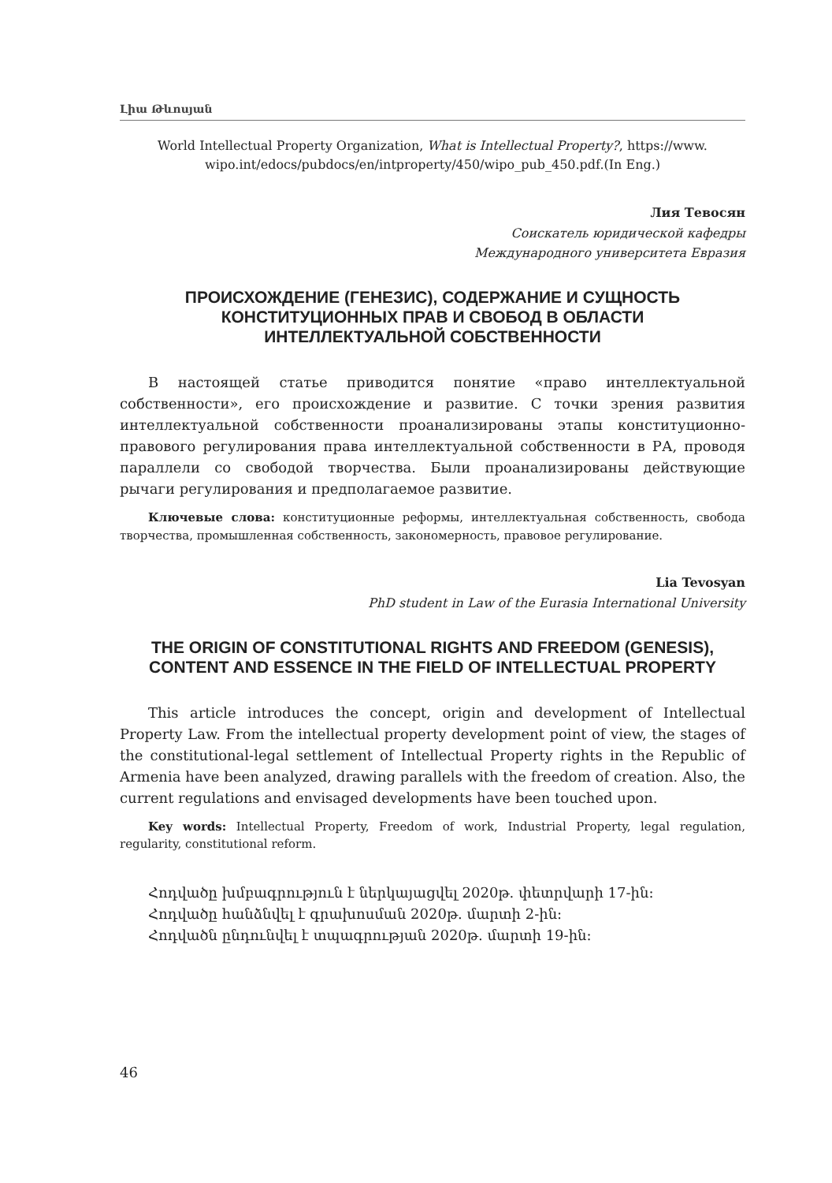Լիա Թևոսյան
World Intellectual Property Organization, What is Intellectual Property?, https://www.
wipo.int/edocs/pubdocs/en/intproperty/450/wipo_pub_450.pdf.(In Eng.)
Лия Тевосян
Соискатель юридической кафедры
Международного университета Евразия
ПРОИСХОЖДЕНИЕ (ГЕНЕЗИС), СОДЕРЖАНИЕ И СУЩНОСТЬ
КОНСТИТУЦИОННЫХ ПРАВ И СВОБОД В ОБЛАСТИ
ИНТЕЛЛЕКТУАЛЬНОЙ СОБСТВЕННОСТИ
В настоящей статье приводится понятие «право интеллектуальной собственности», его происхождение и развитие. С точки зрения развития интеллектуальной собственности проанализированы этапы конституционно-правового регулирования права интеллектуальной собственности в РА, проводя параллели со свободой творчества. Были проанализированы действующие рычаги регулирования и предполагаемое развитие.
Ключевые слова: конституционные реформы, интеллектуальная собственность, свобода творчества, промышленная собственность, закономерность, правовое регулирование.
Lia Tevosyan
PhD student in Law of the Eurasia International University
THE ORIGIN OF CONSTITUTIONAL RIGHTS AND FREEDOM (GENESIS),
CONTENT AND ESSENCE IN THE FIELD OF INTELLECTUAL PROPERTY
This article introduces the concept, origin and development of Intellectual Property Law. From the intellectual property development point of view, the stages of the constitutional-legal settlement of Intellectual Property rights in the Republic of Armenia have been analyzed, drawing parallels with the freedom of creation. Also, the current regulations and envisaged developments have been touched upon.
Key words: Intellectual Property, Freedom of work, Industrial Property, legal regulation, regularity, constitutional reform.
Հոդվածը խմբագրություն է ներկայացվել 2020թ. փետրվարի 17-ին:
Հոդվածը հանձնվել է գրախոսման 2020թ. մարտի 2-ին:
Հոդվածն ընդունվել է տպագրության 2020թ. մարտի 19-ին:
46